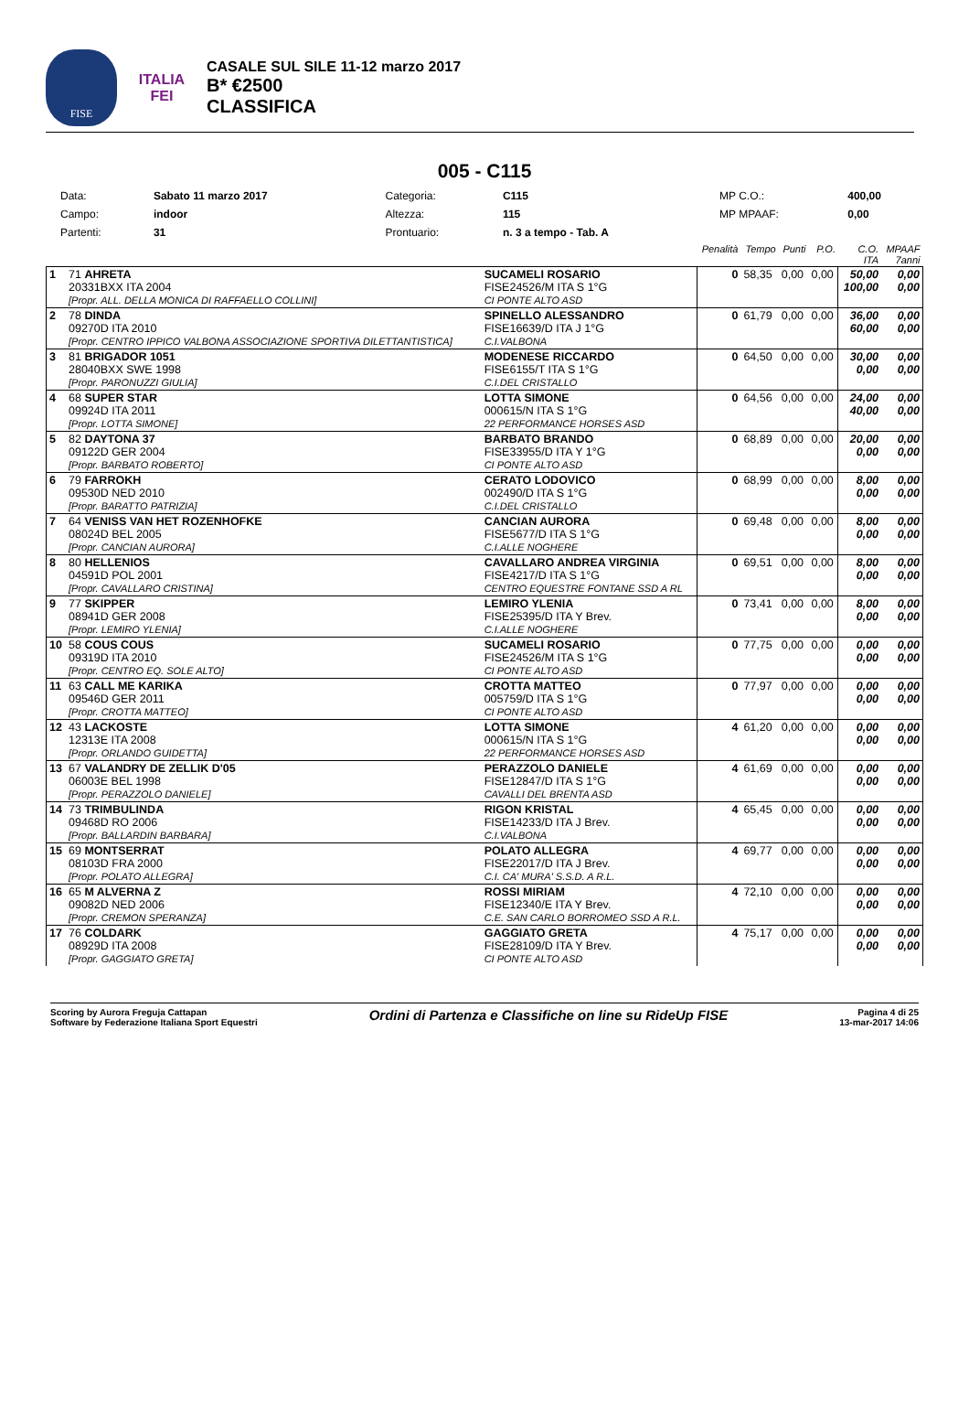FISE
ITALIA
FEI
CASALE SUL SILE 11-12 marzo 2017
B* €2500
CLASSIFICA
005 - C115
| Data: | Sabato 11 marzo 2017 | Categoria: | C115 | MP C.O.: | 400,00 |
| Campo: | indoor | Altezza: | 115 | MP MPAAF: | 0,00 |
| Partenti: | 31 | Prontuario: | n. 3 a tempo - Tab. A | | |
| | | | | Penalità | Tempo | Punti | P.O. | C.O. ITA | MPAAF 7anni |
| 1 | 71 AHRETA 20331BXX ITA 2004 [Propr. ALL. DELLA MONICA DI RAFFAELLO COLLINI] | | SUCAMELI ROSARIO FISE24526/M ITA S 1°G CI PONTE ALTO ASD | 0 | 58,35 | 0,00 | 0,00 | 50,00 100,00 | 0,00 0,00 |
| 2 | 78 DINDA 09270D ITA 2010 [Propr. CENTRO IPPICO VALBONA ASSOCIAZIONE SPORTIVA DILETTANTISTICA] | | SPINELLO ALESSANDRO FISE16639/D ITA J 1°G C.I.VALBONA | 0 | 61,79 | 0,00 | 0,00 | 36,00 60,00 | 0,00 0,00 |
| 3 | 81 BRIGADOR 1051 28040BXX SWE 1998 [Propr. PARONUZZI GIULIA] | | MODENESE RICCARDO FISE6155/T ITA S 1°G C.I.DEL CRISTALLO | 0 | 64,50 | 0,00 | 0,00 | 30,00 0,00 | 0,00 0,00 |
| 4 | 68 SUPER STAR 09924D ITA 2011 [Propr. LOTTA SIMONE] | | LOTTA SIMONE 000615/N ITA S 1°G 22 PERFORMANCE HORSES ASD | 0 | 64,56 | 0,00 | 0,00 | 24,00 40,00 | 0,00 0,00 |
| 5 | 82 DAYTONA 37 09122D GER 2004 [Propr. BARBATO ROBERTO] | | BARBATO BRANDO FISE33955/D ITA Y 1°G CI PONTE ALTO ASD | 0 | 68,89 | 0,00 | 0,00 | 20,00 0,00 | 0,00 0,00 |
| 6 | 79 FARROKH 09530D NED 2010 [Propr. BARATTO PATRIZIA] | | CERATO LODOVICO 002490/D ITA S 1°G C.I.DEL CRISTALLO | 0 | 68,99 | 0,00 | 0,00 | 8,00 0,00 | 0,00 0,00 |
| 7 | 64 VENISS VAN HET ROZENHOFKE 08024D BEL 2005 [Propr. CANCIAN AURORA] | | CANCIAN AURORA FISE5677/D ITA S 1°G C.I.ALLE NOGHERE | 0 | 69,48 | 0,00 | 0,00 | 8,00 0,00 | 0,00 0,00 |
| 8 | 80 HELLENIOS 04591D POL 2001 [Propr. CAVALLARO CRISTINA] | | CAVALLARO ANDREA VIRGINIA FISE4217/D ITA S 1°G CENTRO EQUESTRE FONTANE SSD A RL | 0 | 69,51 | 0,00 | 0,00 | 8,00 0,00 | 0,00 0,00 |
| 9 | 77 SKIPPER 08941D GER 2008 [Propr. LEMIRO YLENIA] | | LEMIRO YLENIA FISE25395/D ITA Y Brev. C.I.ALLE NOGHERE | 0 | 73,41 | 0,00 | 0,00 | 8,00 0,00 | 0,00 0,00 |
| 10 | 58 COUS COUS 09319D ITA 2010 [Propr. CENTRO EQ. SOLE ALTO] | | SUCAMELI ROSARIO FISE24526/M ITA S 1°G CI PONTE ALTO ASD | 0 | 77,75 | 0,00 | 0,00 | 0,00 0,00 | 0,00 0,00 |
| 11 | 63 CALL ME KARIKA 09546D GER 2011 [Propr. CROTTA MATTEO] | | CROTTA MATTEO 005759/D ITA S 1°G CI PONTE ALTO ASD | 0 | 77,97 | 0,00 | 0,00 | 0,00 0,00 | 0,00 0,00 |
| 12 | 43 LACKOSTE 12313E ITA 2008 [Propr. ORLANDO GUIDETTA] | | LOTTA SIMONE 000615/N ITA S 1°G 22 PERFORMANCE HORSES ASD | 4 | 61,20 | 0,00 | 0,00 | 0,00 0,00 | 0,00 0,00 |
| 13 | 67 VALANDRY DE ZELLIK D'05 06003E BEL 1998 [Propr. PERAZZOLO DANIELE] | | PERAZZOLO DANIELE FISE12847/D ITA S 1°G CAVALLI DEL BRENTA ASD | 4 | 61,69 | 0,00 | 0,00 | 0,00 0,00 | 0,00 0,00 |
| 14 | 73 TRIMBULINDA 09468D RO 2006 [Propr. BALLARDIN BARBARA] | | RIGON KRISTAL FISE14233/D ITA J Brev. C.I.VALBONA | 4 | 65,45 | 0,00 | 0,00 | 0,00 0,00 | 0,00 0,00 |
| 15 | 69 MONTSERRAT 08103D FRA 2000 [Propr. POLATO ALLEGRA] | | POLATO ALLEGRA FISE22017/D ITA J Brev. C.I. CA' MURA' S.S.D. A R.L. | 4 | 69,77 | 0,00 | 0,00 | 0,00 0,00 | 0,00 0,00 |
| 16 | 65 M ALVERNA Z 09082D NED 2006 [Propr. CREMON SPERANZA] | | ROSSI MIRIAM FISE12340/E ITA Y Brev. C.E. SAN CARLO BORROMEO SSD A R.L. | 4 | 72,10 | 0,00 | 0,00 | 0,00 0,00 | 0,00 0,00 |
| 17 | 76 COLDARK 08929D ITA 2008 [Propr. GAGGIATO GRETA] | | GAGGIATO GRETA FISE28109/D ITA Y Brev. CI PONTE ALTO ASD | 4 | 75,17 | 0,00 | 0,00 | 0,00 0,00 | 0,00 0,00 |
Scoring by Aurora Freguja Cattapan
Software by Federazione Italiana Sport Equestri
Ordini di Partenza e Classifiche on line su RideUp FISE
Pagina 4 di 25
13-mar-2017 14:06